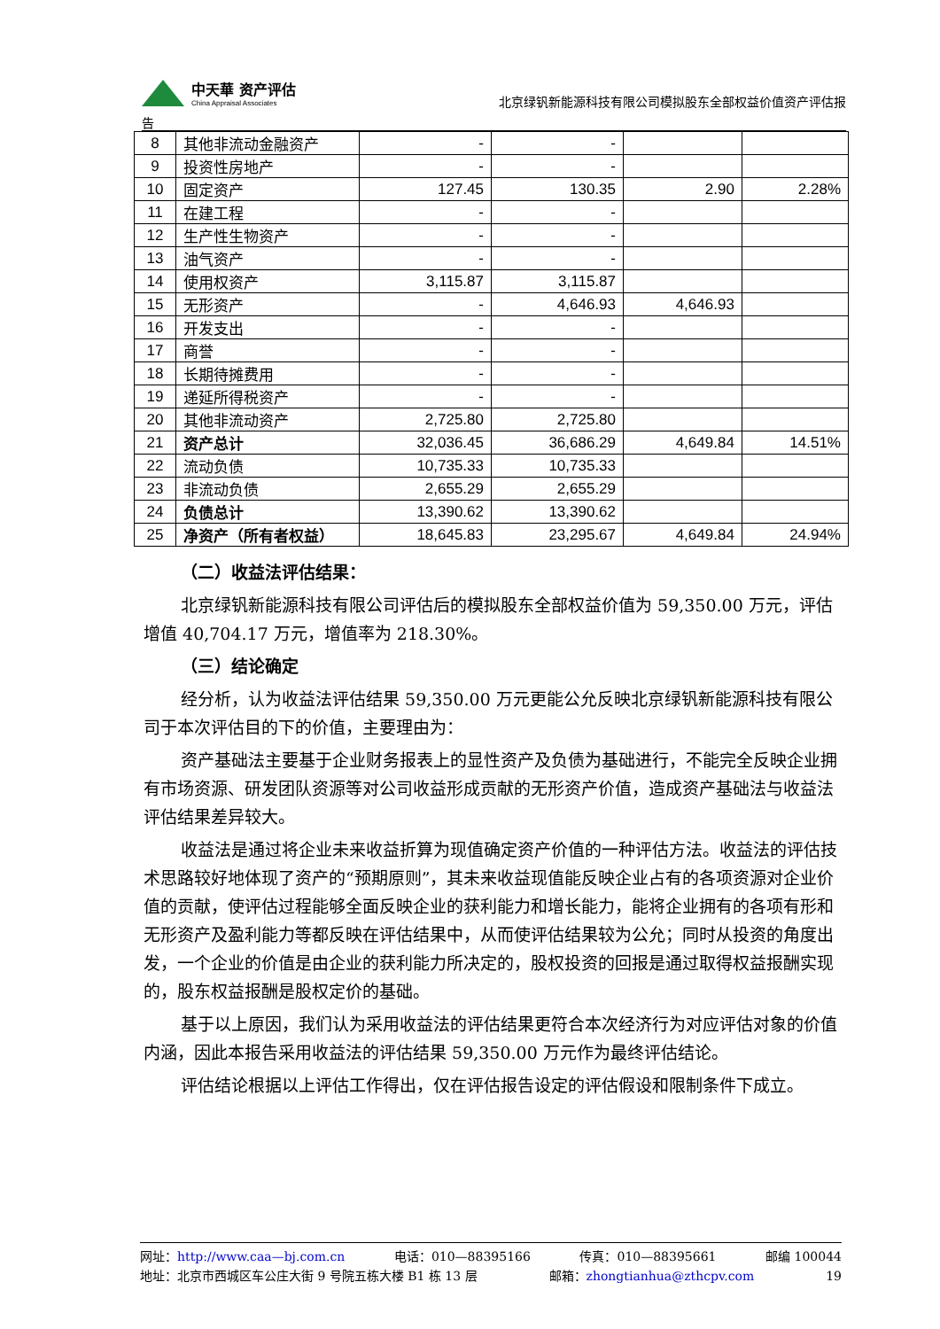中天華 资产评估
China Appraisal Associates
北京绿钒新能源科技有限公司模拟股东全部权益价值资产评估报
告
| 8 | 其他非流动金融资产 | - | - | | |
| 9 | 投资性房地产 | - | - | | |
| 10 | 固定资产 | 127.45 | 130.35 | 2.90 | 2.28% |
| 11 | 在建工程 | - | - | | |
| 12 | 生产性生物资产 | - | - | | |
| 13 | 油气资产 | - | - | | |
| 14 | 使用权资产 | 3,115.87 | 3,115.87 | | |
| 15 | 无形资产 | - | 4,646.93 | 4,646.93 | |
| 16 | 开发支出 | - | - | | |
| 17 | 商誉 | - | - | | |
| 18 | 长期待摊费用 | - | - | | |
| 19 | 递延所得税资产 | - | - | | |
| 20 | 其他非流动资产 | 2,725.80 | 2,725.80 | | |
| 21 | 资产总计 | 32,036.45 | 36,686.29 | 4,649.84 | 14.51% |
| 22 | 流动负债 | 10,735.33 | 10,735.33 | | |
| 23 | 非流动负债 | 2,655.29 | 2,655.29 | | |
| 24 | 负债总计 | 13,390.62 | 13,390.62 | | |
| 25 | 净资产（所有者权益） | 18,645.83 | 23,295.67 | 4,649.84 | 24.94% |
（二）收益法评估结果：
北京绿钒新能源科技有限公司评估后的模拟股东全部权益价值为 59,350.00 万元，评估增值 40,704.17 万元，增值率为 218.30%。
（三）结论确定
经分析，认为收益法评估结果 59,350.00 万元更能公允反映北京绿钒新能源科技有限公司于本次评估目的下的价值，主要理由为：
资产基础法主要基于企业财务报表上的显性资产及负债为基础进行，不能完全反映企业拥有市场资源、研发团队资源等对公司收益形成贡献的无形资产价值，造成资产基础法与收益法评估结果差异较大。
收益法是通过将企业未来收益折算为现值确定资产价值的一种评估方法。收益法的评估技术思路较好地体现了资产的“预期原则”，其未来收益现值能反映企业占有的各项资源对企业价值的贡献，使评估过程能够全面反映企业的获利能力和增长能力，能将企业拥有的各项有形和无形资产及盈利能力等都反映在评估结果中，从而使评估结果较为公允；同时从投资的角度出发，一个企业的价值是由企业的获利能力所决定的，股权投资的回报是通过取得权益报酬实现的，股东权益报酬是股权定价的基础。
基于以上原因，我们认为采用收益法的评估结果更符合本次经济行为对应评估对象的价值内涵，因此本报告采用收益法的评估结果 59,350.00 万元作为最终评估结论。
评估结论根据以上评估工作得出，仅在评估报告设定的评估假设和限制条件下成立。
网址：http://www.caa—bj.com.cn 电话：010—88395166 传真：010—88395661 邮编 100044
地址：北京市西城区车公庄大街 9 号院五栋大楼 B1 栋 13 层 邮箱：zhongtianhua@zthcpv.com 19